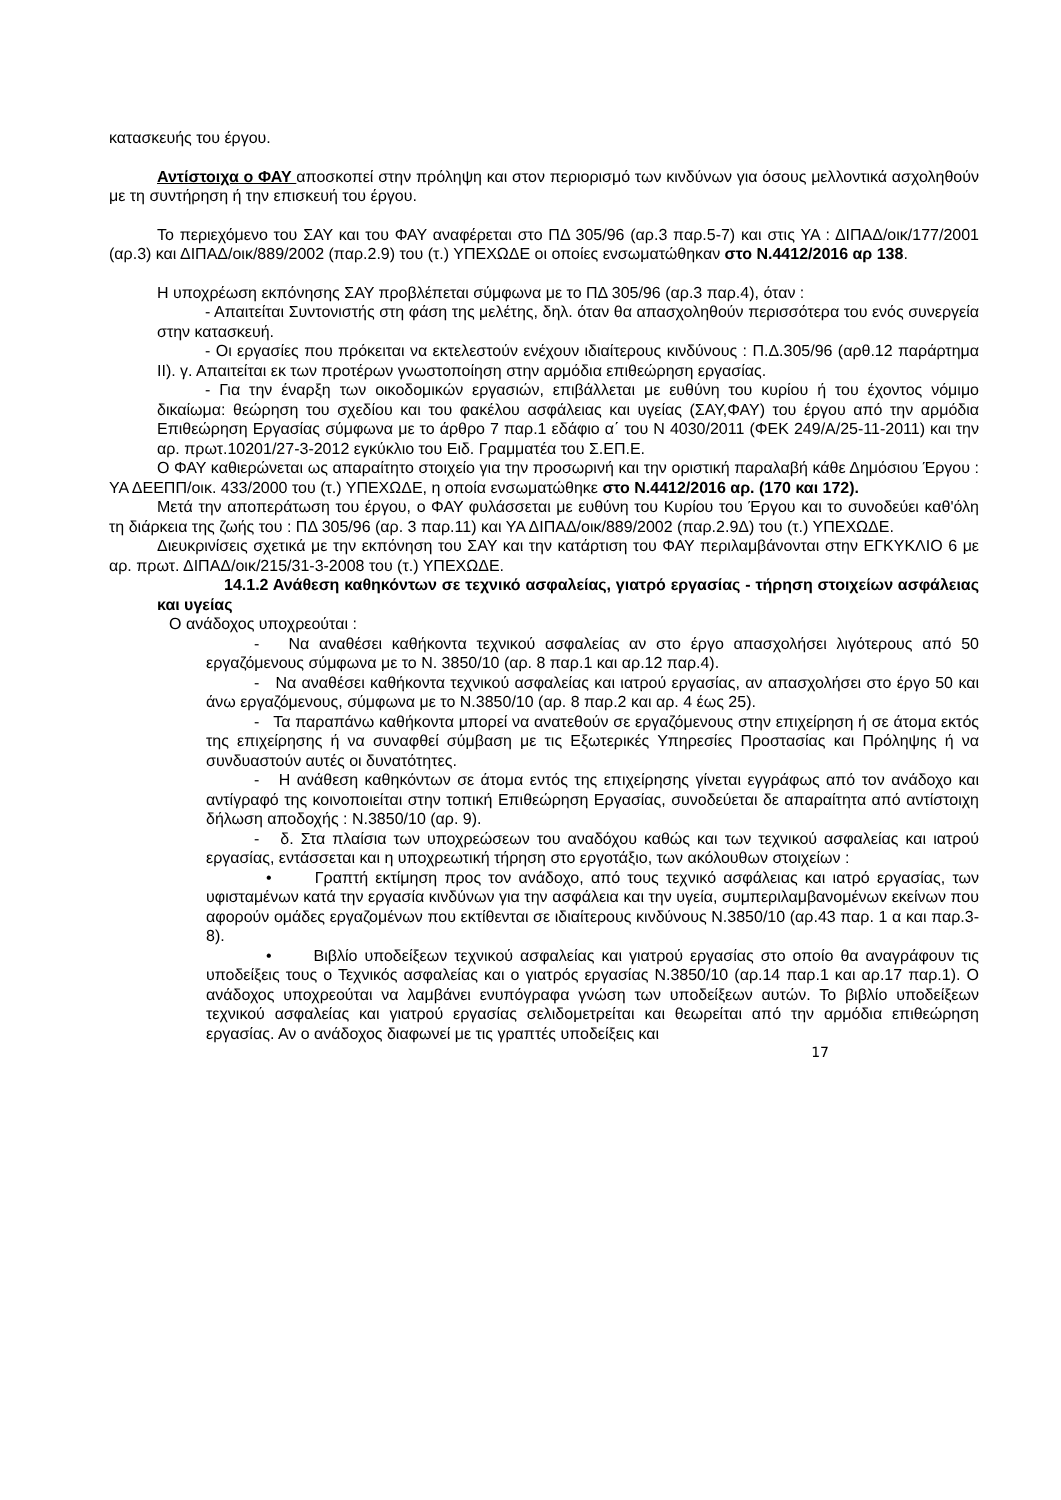κατασκευής του έργου.
Αντίστοιχα ο ΦΑΥ αποσκοπεί στην πρόληψη και στον περιορισμό των κινδύνων για όσους μελλοντικά ασχοληθούν με τη συντήρηση ή την επισκευή του έργου.
Το περιεχόμενο του ΣΑΥ και του ΦΑΥ αναφέρεται στο ΠΔ 305/96 (αρ.3 παρ.5-7) και στις ΥΑ : ΔΙΠΑΔ/οικ/177/2001 (αρ.3) και ΔΙΠΑΔ/οικ/889/2002 (παρ.2.9) του (τ.) ΥΠΕΧΩΔΕ οι οποίες ενσωματώθηκαν στο Ν.4412/2016 αρ 138.
Η υποχρέωση εκπόνησης ΣΑΥ προβλέπεται σύμφωνα με το ΠΔ 305/96 (αρ.3 παρ.4), όταν :
- Απαιτείται Συντονιστής στη φάση της μελέτης, δηλ. όταν θα απασχοληθούν περισσότερα του ενός συνεργεία στην κατασκευή.
- Οι εργασίες που πρόκειται να εκτελεστούν ενέχουν ιδιαίτερους κινδύνους : Π.Δ.305/96 (αρθ.12 παράρτημα ΙΙ). γ. Απαιτείται εκ των προτέρων γνωστοποίηση στην αρμόδια επιθεώρηση εργασίας.
- Για την έναρξη των οικοδομικών εργασιών, επιβάλλεται με ευθύνη του κυρίου ή του έχοντος νόμιμο δικαίωμα: θεώρηση του σχεδίου και του φακέλου ασφάλειας και υγείας (ΣΑΥ,ΦΑΥ) του έργου από την αρμόδια Επιθεώρηση Εργασίας σύμφωνα με το άρθρο 7 παρ.1 εδάφιο α΄ του Ν 4030/2011 (ΦΕΚ 249/Α/25-11-2011) και την αρ. πρωτ.10201/27-3-2012 εγκύκλιο του Ειδ. Γραμματέα του Σ.ΕΠ.Ε.
Ο ΦΑΥ καθιερώνεται ως απαραίτητο στοιχείο για την προσωρινή και την οριστική παραλαβή κάθε Δημόσιου Έργου : ΥΑ ΔΕΕΠΠ/οικ. 433/2000 του (τ.) ΥΠΕΧΩΔΕ, η οποία ενσωματώθηκε στο Ν.4412/2016 αρ. (170 και 172).
Μετά την αποπεράτωση του έργου, ο ΦΑΥ φυλάσσεται με ευθύνη του Κυρίου του Έργου και το συνοδεύει καθ'όλη τη διάρκεια της ζωής του : ΠΔ 305/96 (αρ. 3 παρ.11) και ΥΑ ΔΙΠΑΔ/οικ/889/2002 (παρ.2.9Δ) του (τ.) ΥΠΕΧΩΔΕ.
Διευκρινίσεις σχετικά με την εκπόνηση του ΣΑΥ και την κατάρτιση του ΦΑΥ περιλαμβάνονται στην ΕΓΚΥΚΛΙΟ 6 με αρ. πρωτ. ΔΙΠΑΔ/οικ/215/31-3-2008 του (τ.) ΥΠΕΧΩΔΕ.
14.1.2 Ανάθεση καθηκόντων σε τεχνικό ασφαλείας, γιατρό εργασίας - τήρηση στοιχείων ασφάλειας και υγείας
Ο ανάδοχος υποχρεούται :
- Να αναθέσει καθήκοντα τεχνικού ασφαλείας αν στο έργο απασχολήσει λιγότερους από 50 εργαζόμενους σύμφωνα με το Ν. 3850/10 (αρ. 8 παρ.1 και αρ.12 παρ.4).
- Να αναθέσει καθήκοντα τεχνικού ασφαλείας και ιατρού εργασίας, αν απασχολήσει στο έργο 50 και άνω εργαζόμενους, σύμφωνα με το Ν.3850/10 (αρ. 8 παρ.2 και αρ. 4 έως 25).
- Τα παραπάνω καθήκοντα μπορεί να ανατεθούν σε εργαζόμενους στην επιχείρηση ή σε άτομα εκτός της επιχείρησης ή να συναφθεί σύμβαση με τις Εξωτερικές Υπηρεσίες Προστασίας και Πρόληψης ή να συνδυαστούν αυτές οι δυνατότητες.
- Η ανάθεση καθηκόντων σε άτομα εντός της επιχείρησης γίνεται εγγράφως από τον ανάδοχο και αντίγραφό της κοινοποιείται στην τοπική Επιθεώρηση Εργασίας, συνοδεύεται δε απαραίτητα από αντίστοιχη δήλωση αποδοχής : Ν.3850/10 (αρ. 9).
- δ. Στα πλαίσια των υποχρεώσεων του αναδόχου καθώς και των τεχνικού ασφαλείας και ιατρού εργασίας, εντάσσεται και η υποχρεωτική τήρηση στο εργοτάξιο, των ακόλουθων στοιχείων :
• Γραπτή εκτίμηση προς τον ανάδοχο, από τους τεχνικό ασφάλειας και ιατρό εργασίας, των υφισταμένων κατά την εργασία κινδύνων για την ασφάλεια και την υγεία, συμπεριλαμβανομένων εκείνων που αφορούν ομάδες εργαζομένων που εκτίθενται σε ιδιαίτερους κινδύνους Ν.3850/10 (αρ.43 παρ. 1 α και παρ.3-8).
• Βιβλίο υποδείξεων τεχνικού ασφαλείας και γιατρού εργασίας στο οποίο θα αναγράφουν τις υποδείξεις τους ο Τεχνικός ασφαλείας και ο γιατρός εργασίας Ν.3850/10 (αρ.14 παρ.1 και αρ.17 παρ.1). Ο ανάδοχος υποχρεούται να λαμβάνει ενυπόγραφα γνώση των υποδείξεων αυτών. Το βιβλίο υποδείξεων τεχνικού ασφαλείας και γιατρού εργασίας σελιδομετρείται και θεωρείται από την αρμόδια επιθεώρηση εργασίας. Αν ο ανάδοχος διαφωνεί με τις γραπτές υποδείξεις και
17